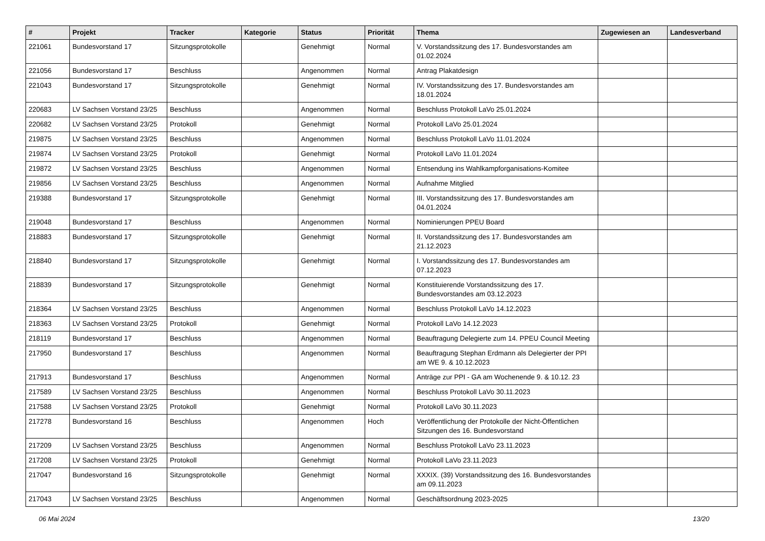| # | Projekt | Tracker | Kategorie | Status | Priorität | Thema | Zugewiesen an | Landesverband |
| --- | --- | --- | --- | --- | --- | --- | --- | --- |
| 221061 | Bundesvorstand 17 | Sitzungsprotokolle | | Genehmigt | Normal | V. Vorstandssitzung des 17. Bundesvorstandes am 01.02.2024 | | |
| 221056 | Bundesvorstand 17 | Beschluss | | Angenommen | Normal | Antrag Plakatdesign | | |
| 221043 | Bundesvorstand 17 | Sitzungsprotokolle | | Genehmigt | Normal | IV. Vorstandssitzung des 17. Bundesvorstandes am 18.01.2024 | | |
| 220683 | LV Sachsen Vorstand 23/25 | Beschluss | | Angenommen | Normal | Beschluss Protokoll LaVo 25.01.2024 | | |
| 220682 | LV Sachsen Vorstand 23/25 | Protokoll | | Genehmigt | Normal | Protokoll LaVo 25.01.2024 | | |
| 219875 | LV Sachsen Vorstand 23/25 | Beschluss | | Angenommen | Normal | Beschluss Protokoll LaVo 11.01.2024 | | |
| 219874 | LV Sachsen Vorstand 23/25 | Protokoll | | Genehmigt | Normal | Protokoll LaVo 11.01.2024 | | |
| 219872 | LV Sachsen Vorstand 23/25 | Beschluss | | Angenommen | Normal | Entsendung ins Wahlkampforganisations-Komitee | | |
| 219856 | LV Sachsen Vorstand 23/25 | Beschluss | | Angenommen | Normal | Aufnahme Mitglied | | |
| 219388 | Bundesvorstand 17 | Sitzungsprotokolle | | Genehmigt | Normal | III. Vorstandssitzung des 17. Bundesvorstandes am 04.01.2024 | | |
| 219048 | Bundesvorstand 17 | Beschluss | | Angenommen | Normal | Nominierungen PPEU Board | | |
| 218883 | Bundesvorstand 17 | Sitzungsprotokolle | | Genehmigt | Normal | II. Vorstandssitzung des 17. Bundesvorstandes am 21.12.2023 | | |
| 218840 | Bundesvorstand 17 | Sitzungsprotokolle | | Genehmigt | Normal | I. Vorstandssitzung des 17. Bundesvorstandes am 07.12.2023 | | |
| 218839 | Bundesvorstand 17 | Sitzungsprotokolle | | Genehmigt | Normal | Konstituierende Vorstandssitzung des 17. Bundesvorstandes am 03.12.2023 | | |
| 218364 | LV Sachsen Vorstand 23/25 | Beschluss | | Angenommen | Normal | Beschluss Protokoll LaVo 14.12.2023 | | |
| 218363 | LV Sachsen Vorstand 23/25 | Protokoll | | Genehmigt | Normal | Protokoll LaVo 14.12.2023 | | |
| 218119 | Bundesvorstand 17 | Beschluss | | Angenommen | Normal | Beauftragung Delegierte zum 14. PPEU Council Meeting | | |
| 217950 | Bundesvorstand 17 | Beschluss | | Angenommen | Normal | Beauftragung Stephan Erdmann als Delegierter der PPI am WE 9. & 10.12.2023 | | |
| 217913 | Bundesvorstand 17 | Beschluss | | Angenommen | Normal | Anträge zur PPI - GA am Wochenende 9. & 10.12. 23 | | |
| 217589 | LV Sachsen Vorstand 23/25 | Beschluss | | Angenommen | Normal | Beschluss Protokoll LaVo 30.11.2023 | | |
| 217588 | LV Sachsen Vorstand 23/25 | Protokoll | | Genehmigt | Normal | Protokoll LaVo 30.11.2023 | | |
| 217278 | Bundesvorstand 16 | Beschluss | | Angenommen | Hoch | Veröffentlichung der Protokolle der Nicht-Öffentlichen Sitzungen des 16. Bundesvorstand | | |
| 217209 | LV Sachsen Vorstand 23/25 | Beschluss | | Angenommen | Normal | Beschluss Protokoll LaVo 23.11.2023 | | |
| 217208 | LV Sachsen Vorstand 23/25 | Protokoll | | Genehmigt | Normal | Protokoll LaVo 23.11.2023 | | |
| 217047 | Bundesvorstand 16 | Sitzungsprotokolle | | Genehmigt | Normal | XXXIX. (39) Vorstandssitzung des 16. Bundesvorstandes am 09.11.2023 | | |
| 217043 | LV Sachsen Vorstand 23/25 | Beschluss | | Angenommen | Normal | Geschäftsordnung 2023-2025 | | |
06 Mai 2024 13/20